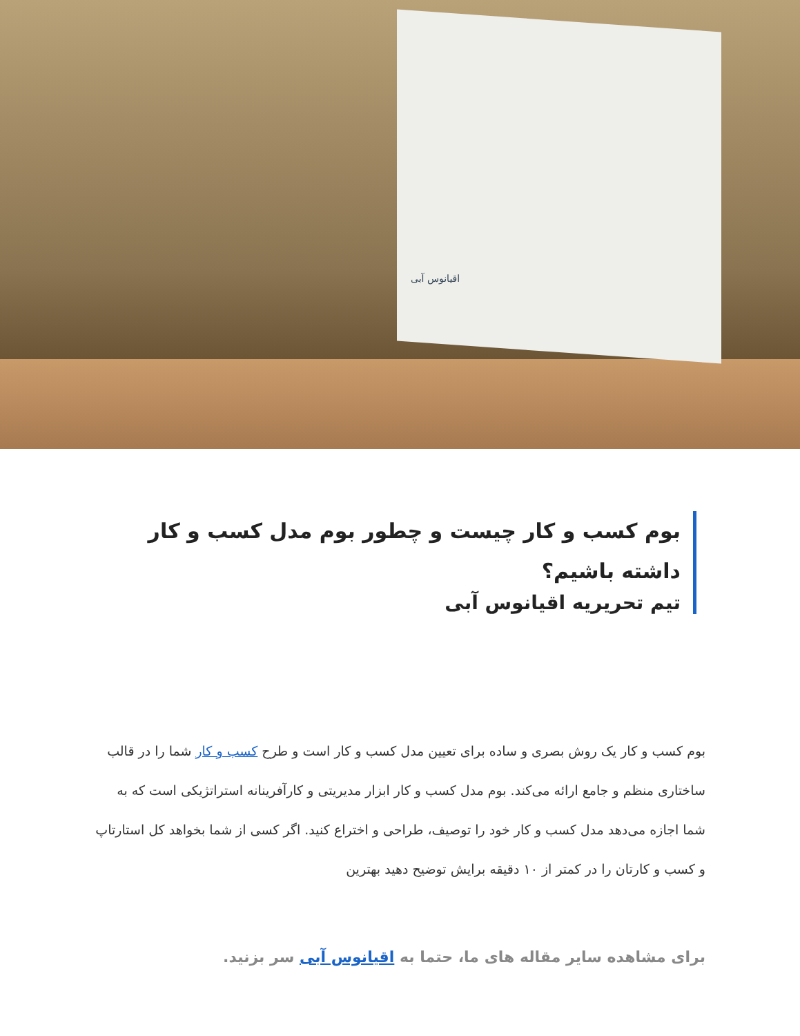اقیانوس آبی
بوم کسب و کار چیست و چطور بوم مدل کسب و کار داشته باشیم؟
تیم تحریریه اقیانوس آبی
بوم کسب و کار یک روش بصری و ساده برای تعیین مدل کسب و کار است و طرح کسب و کار شما را در قالب ساختاری منظم و جامع ارائه می‌کند. بوم مدل کسب و کار ابزار مدیریتی و کارآفرینانه استراتژیکی است که به شما اجازه می‌دهد مدل کسب و کار خود را توصیف، طراحی و اختراع کنید. اگر کسی از شما بخواهد کل استارتاپ و کسب و کارتان را در کمتر از ۱۰ دقیقه برایش توضیح دهید بهترین
برای مشاهده سایر مقاله های ما، حتما به اقیانوس آبی سر بزنید.